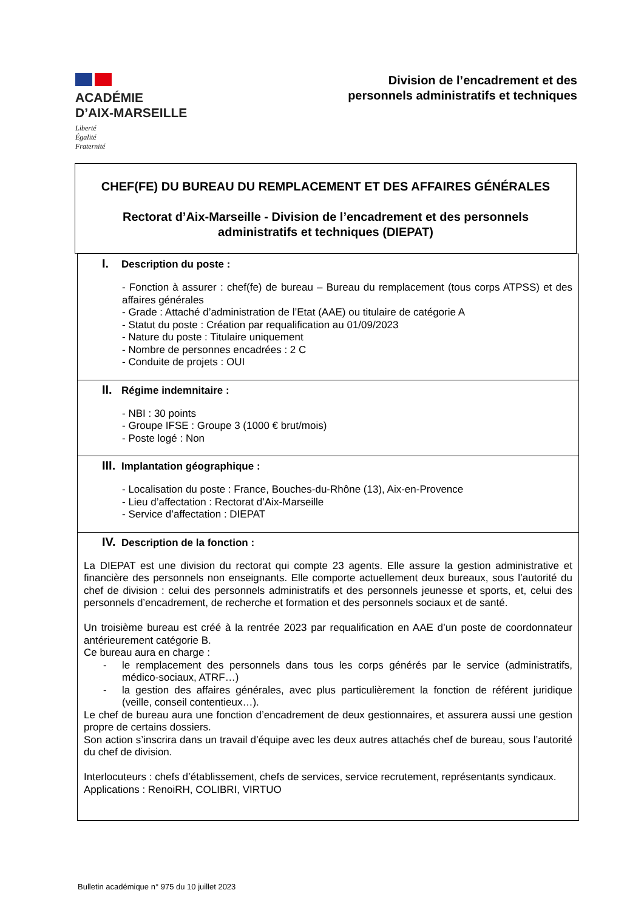ACADÉMIE
D’AIX-MARSEILLE
Liberté
Égalité
Fraternité
Division de l’encadrement et des
personnels administratifs et techniques
CHEF(FE) DU BUREAU DU REMPLACEMENT ET DES AFFAIRES GÉNÉRALES
Rectorat d’Aix-Marseille - Division de l’encadrement et des personnels
administratifs et techniques (DIEPAT)
I. Description du poste :
- Fonction à assurer : chef(fe) de bureau – Bureau du remplacement (tous corps ATPSS) et des affaires générales
- Grade : Attaché d’administration de l’Etat (AAE) ou titulaire de catégorie A
- Statut du poste : Création par requalification au 01/09/2023
- Nature du poste : Titulaire uniquement
- Nombre de personnes encadrées : 2 C
- Conduite de projets : OUI
II. Régime indemnitaire :
- NBI : 30 points
- Groupe IFSE : Groupe 3 (1000 € brut/mois)
- Poste logé : Non
III. Implantation géographique :
- Localisation du poste : France, Bouches-du-Rhône (13), Aix-en-Provence
- Lieu d’affectation : Rectorat d’Aix-Marseille
- Service d’affectation : DIEPAT
IV. Description de la fonction :
La DIEPAT est une division du rectorat qui compte 23 agents. Elle assure la gestion administrative et financière des personnels non enseignants. Elle comporte actuellement deux bureaux, sous l’autorité du chef de division : celui des personnels administratifs et des personnels jeunesse et sports, et, celui des personnels d’encadrement, de recherche et formation et des personnels sociaux et de santé.
Un troisième bureau est créé à la rentrée 2023 par requalification en AAE d’un poste de coordonnateur antérieurement catégorie B.
Ce bureau aura en charge :
- le remplacement des personnels dans tous les corps générés par le service (administratifs, médico-sociaux, ATRF…)
- la gestion des affaires générales, avec plus particulièrement la fonction de référent juridique (veille, conseil contentieux…).
Le chef de bureau aura une fonction d’encadrement de deux gestionnaires, et assurera aussi une gestion propre de certains dossiers.
Son action s’inscrira dans un travail d’équipe avec les deux autres attachés chef de bureau, sous l’autorité du chef de division.
Interlocuteurs : chefs d’établissement, chefs de services, service recrutement, représentants syndicaux.
Applications : RenoiRH, COLIBRI, VIRTUO
Bulletin académique n° 975 du 10 juillet 2023